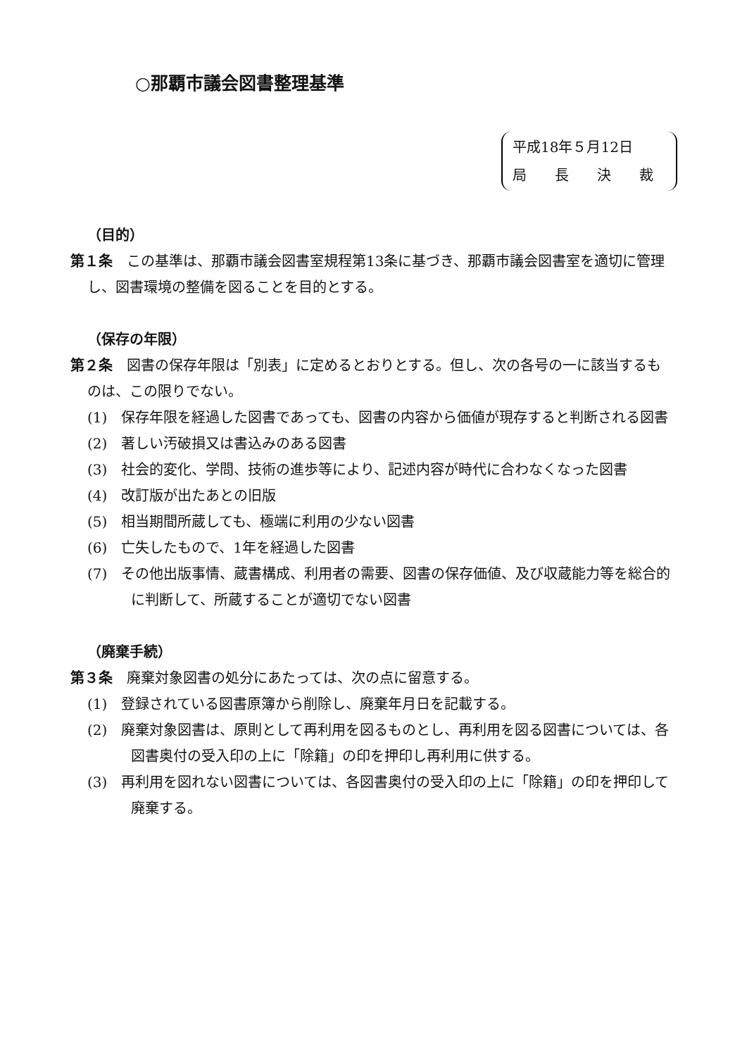○那覇市議会図書整理基準
平成18年５月12日
局　　長　　決　　裁
（目的）
第１条　この基準は、那覇市議会図書室規程第13条に基づき、那覇市議会図書室を適切に管理し、図書環境の整備を図ることを目的とする。
（保存の年限）
第２条　図書の保存年限は「別表」に定めるとおりとする。但し、次の各号の一に該当するものは、この限りでない。
(1)　保存年限を経過した図書であっても、図書の内容から価値が現存すると判断される図書
(2)　著しい汚破損又は書込みのある図書
(3)　社会的変化、学問、技術の進歩等により、記述内容が時代に合わなくなった図書
(4)　改訂版が出たあとの旧版
(5)　相当期間所蔵しても、極端に利用の少ない図書
(6)　亡失したもので、1年を経過した図書
(7)　その他出版事情、蔵書構成、利用者の需要、図書の保存価値、及び収蔵能力等を総合的に判断して、所蔵することが適切でない図書
（廃棄手続）
第３条　廃棄対象図書の処分にあたっては、次の点に留意する。
(1)　登録されている図書原簿から削除し、廃棄年月日を記載する。
(2)　廃棄対象図書は、原則として再利用を図るものとし、再利用を図る図書については、各図書奥付の受入印の上に「除籍」の印を押印し再利用に供する。
(3)　再利用を図れない図書については、各図書奥付の受入印の上に「除籍」の印を押印して廃棄する。